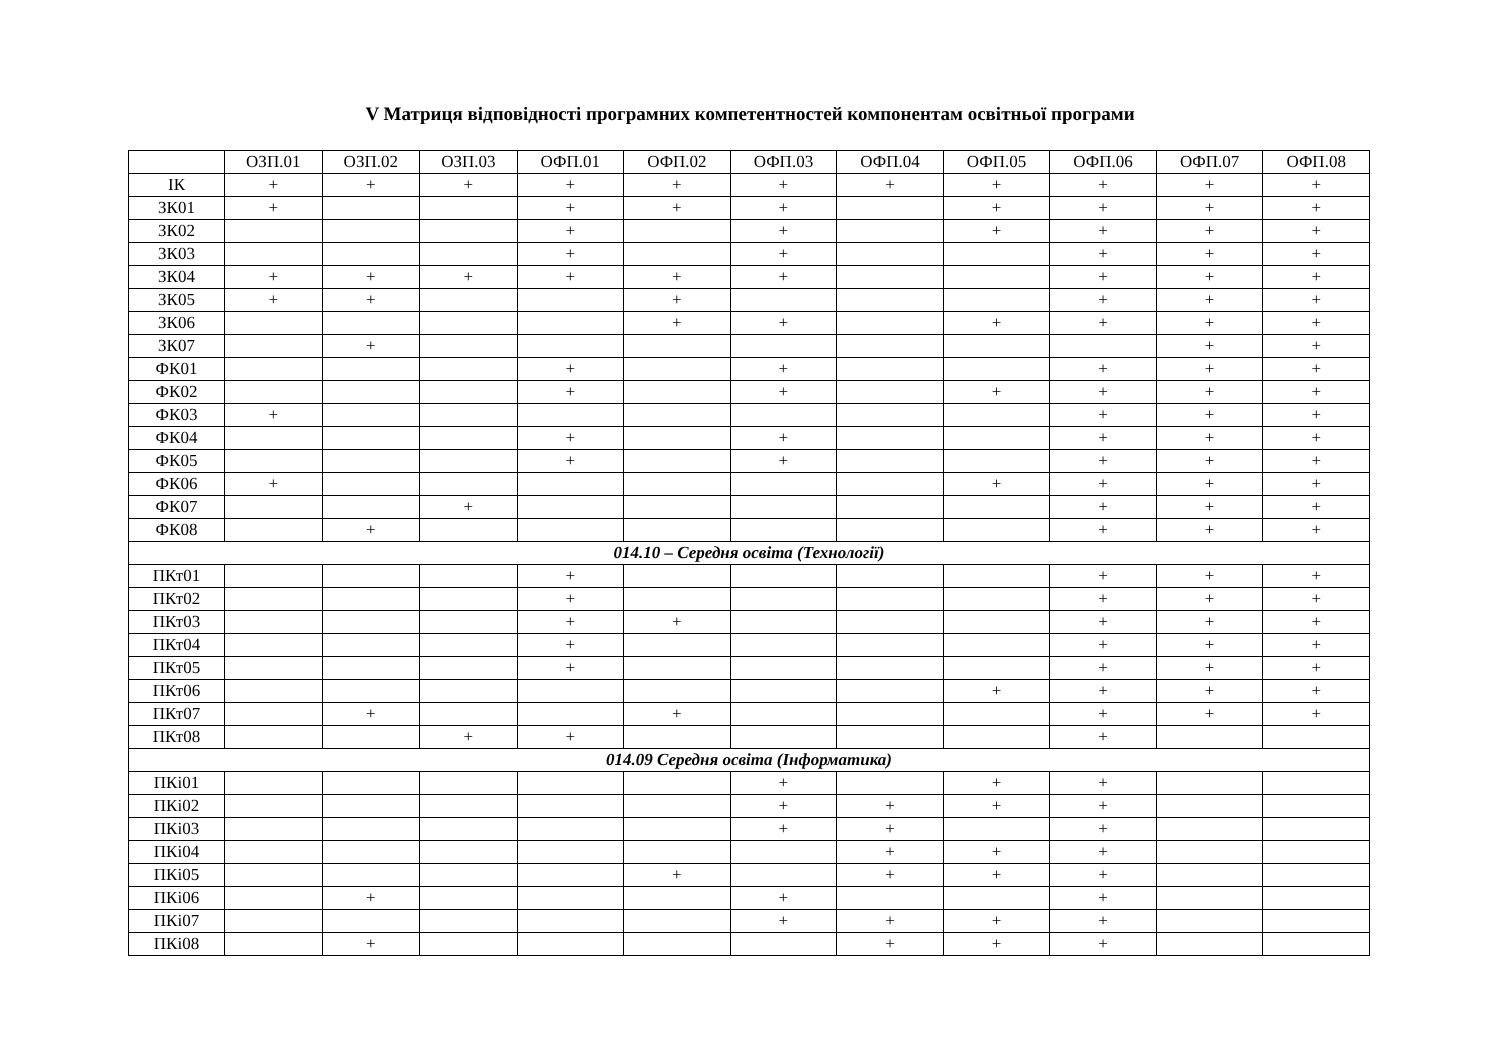V Матриця відповідності програмних компетентностей компонентам освітньої програми
| | ОЗП.01 | ОЗП.02 | ОЗП.03 | ОФП.01 | ОФП.02 | ОФП.03 | ОФП.04 | ОФП.05 | ОФП.06 | ОФП.07 | ОФП.08 |
| --- | --- | --- | --- | --- | --- | --- | --- | --- | --- | --- | --- |
| ІК | + | + | + | + | + | + | + | + | + | + | + |
| ЗК01 | + | | | + | + | + | | + | + | + | + |
| ЗК02 | | | | + | | + | | + | + | + | + |
| ЗК03 | | | | + | | + | | | + | + | + |
| ЗК04 | + | + | + | + | + | + | | | + | + | + |
| ЗК05 | + | + | | | + | | | | + | + | + |
| ЗК06 | | | | | + | + | | + | + | + | + |
| ЗК07 | | + | | | | | | | | + | + |
| ФК01 | | | | + | | + | | | + | + | + |
| ФК02 | | | | + | | + | | + | + | + | + |
| ФК03 | + | | | | | | | | + | + | + |
| ФК04 | | | | + | | + | | | + | + | + |
| ФК05 | | | | + | | + | | | + | + | + |
| ФК06 | + | | | | | | | + | + | + | + |
| ФК07 | | | + | | | | | | + | + | + |
| ФК08 | | + | | | | | | | + | + | + |
| 014.10 – Середня освіта (Технології) | | | | | | | | | | | |
| ПКт01 | | | | + | | | | | + | + | + |
| ПКт02 | | | | + | | | | | + | + | + |
| ПКт03 | | | | + | + | | | | + | + | + |
| ПКт04 | | | | + | | | | | + | + | + |
| ПКт05 | | | | + | | | | | + | + | + |
| ПКт06 | | | | | | | | + | + | + | + |
| ПКт07 | | + | | | + | | | | + | + | + |
| ПКт08 | | | + | + | | | | | + | | |
| 014.09 Середня освіта (Інформатика) | | | | | | | | | | | |
| ПКі01 | | | | | | + | | + | + | | |
| ПКі02 | | | | | | + | + | + | + | | |
| ПКі03 | | | | | | + | + | | + | | |
| ПКі04 | | | | | | | + | + | + | | |
| ПКі05 | | | | | + | | + | + | + | | |
| ПКі06 | | + | | | | + | | | + | | |
| ПКі07 | | | | | | + | + | + | + | | |
| ПКі08 | | + | | | | | + | + | + | | |